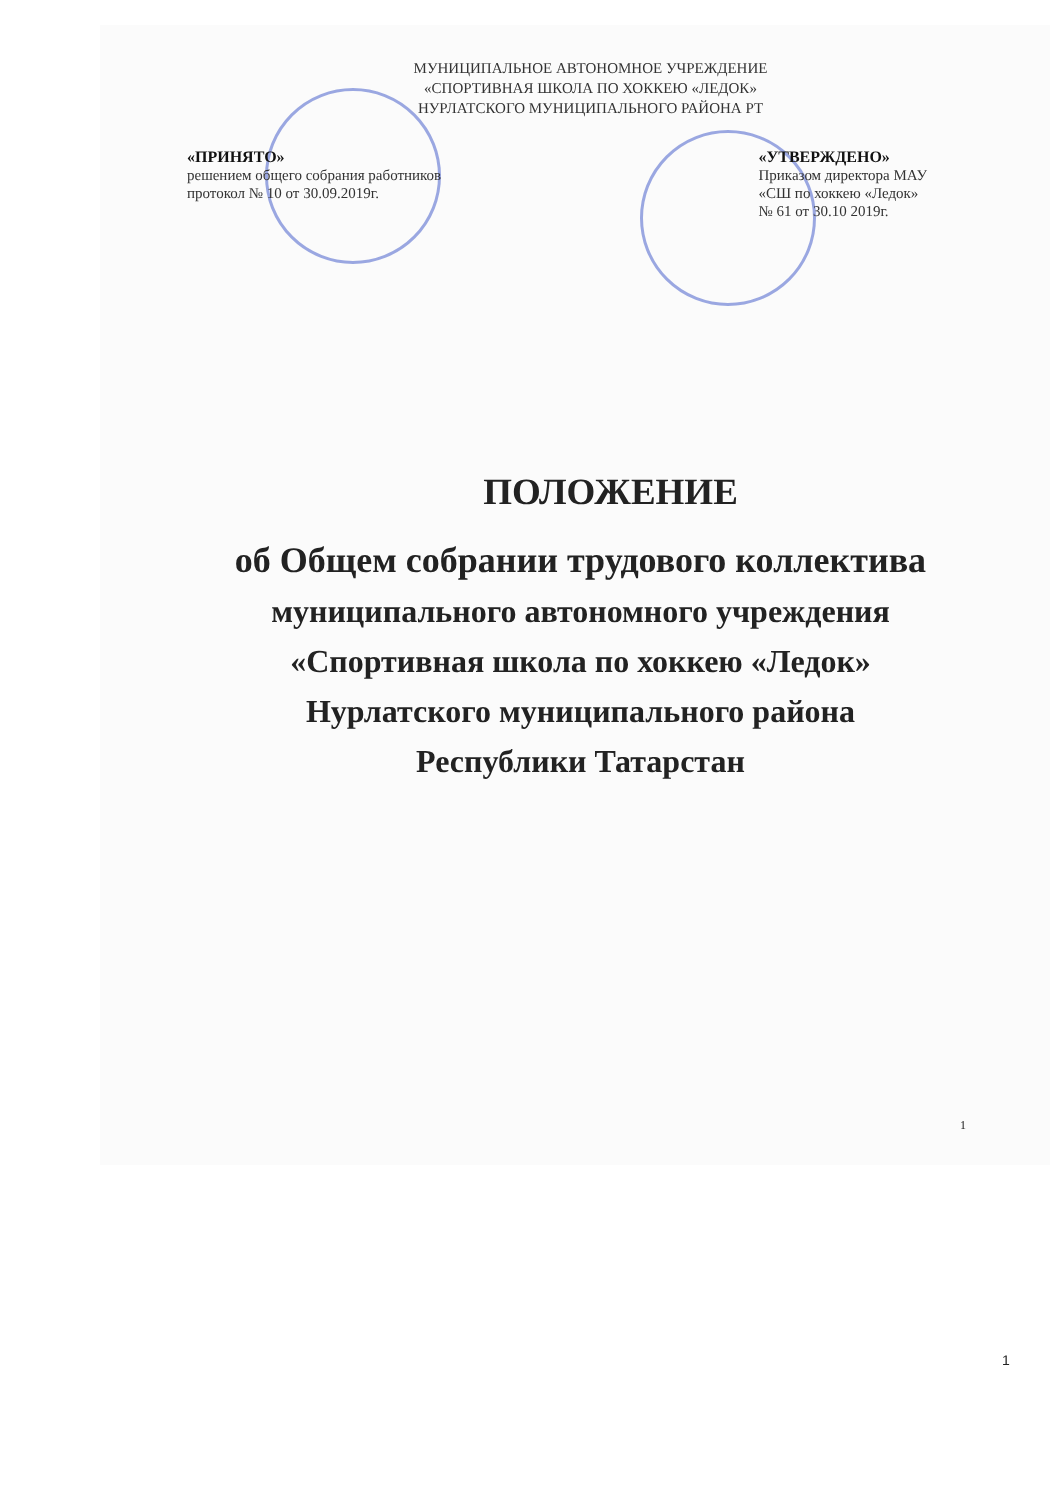МУНИЦИПАЛЬНОЕ АВТОНОМНОЕ УЧРЕЖДЕНИЕ
«СПОРТИВНАЯ ШКОЛА ПО ХОККЕЮ «ЛЕДОК»
НУРЛАТСКОГО МУНИЦИПАЛЬНОГО РАЙОНА РТ
«ПРИНЯТО»
решением общего собрания работников
протокол № 10 от 30.09.2019г.
«УТВЕРЖДЕНО»
Приказом директора МАУ
«СШ по хоккею «Ледок»
№ 61 от 30.10 2019г.
ПОЛОЖЕНИЕ
об Общем собрании трудового коллектива
муниципального автономного учреждения
«Спортивная школа по хоккею «Ледок»
Нурлатского муниципального района
Республики Татарстан
1
1